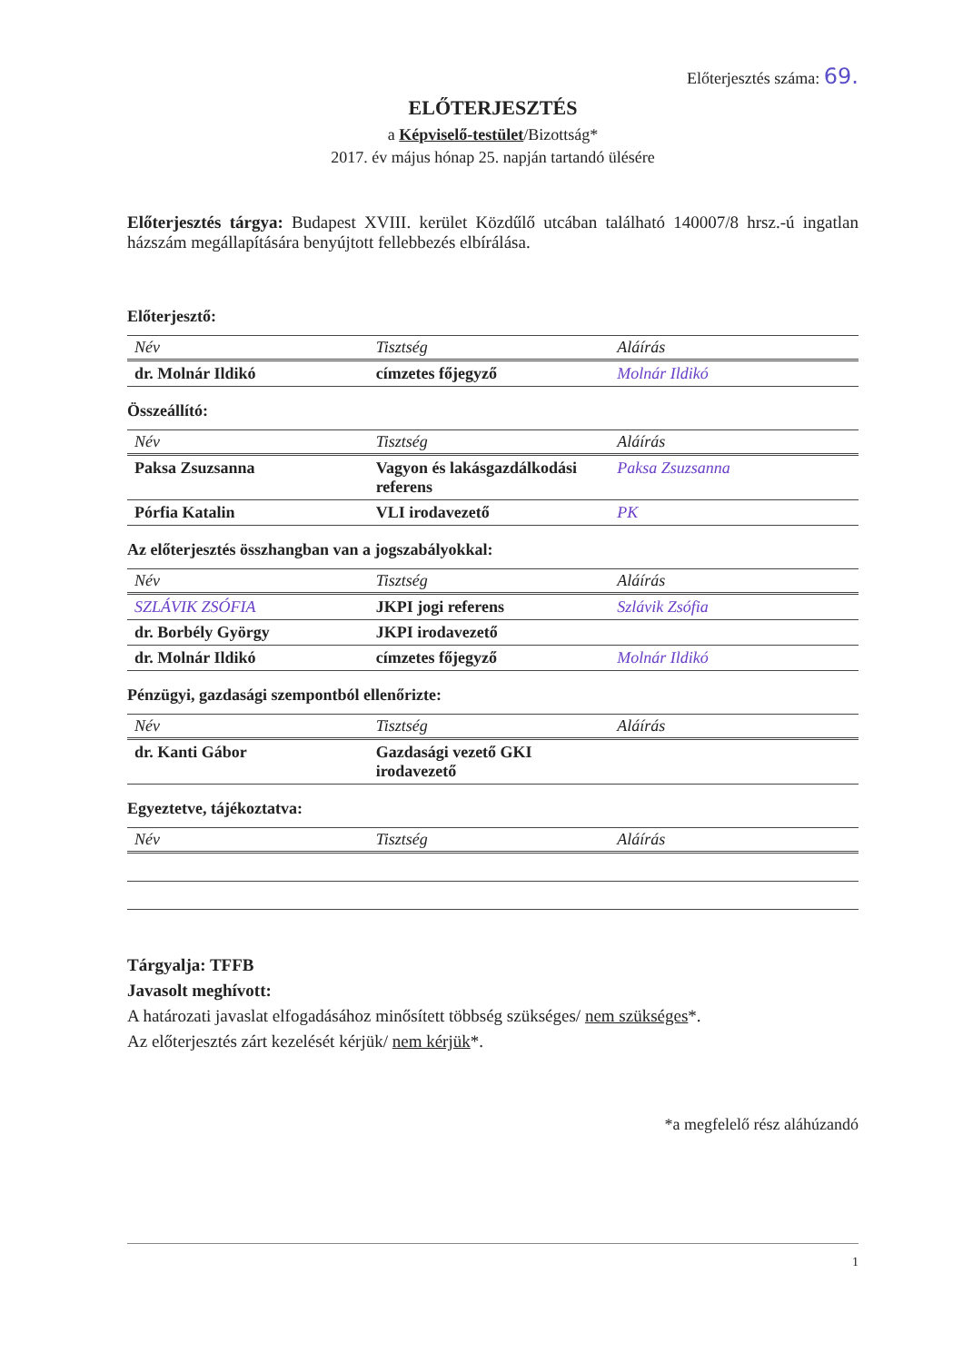Előterjesztés száma: 69.
ELŐTERJESZTÉS
a Képviselő-testület/Bizottság*
2017. év május hónap 25. napján tartandó ülésére
Előterjesztés tárgya: Budapest XVIII. kerület Közdűlő utcában található 140007/8 hrsz.-ú ingatlan házszám megállapítására benyújtott fellebbezés elbírálása.
Előterjesztő:
| Név | Tisztség | Aláírás |
| --- | --- | --- |
| dr. Molnár Ildikó | címzetes főjegyző | Molnár Ildikó |
Összeállító:
| Név | Tisztség | Aláírás |
| --- | --- | --- |
| Paksa Zsuzsanna | Vagyon és lakásgazdálkodási referens | Paksa Zsuzsanna |
| Pórfia Katalin | VLI irodavezető | PK |
Az előterjesztés összhangban van a jogszabályokkal:
| Név | Tisztség | Aláírás |
| --- | --- | --- |
| SZLÁVIK ZSÓFIA | JKPI jogi referens | Szlávik Zsófia |
| dr. Borbély György | JKPI irodavezető | |
| dr. Molnár Ildikó | címzetes főjegyző | Molnár Ildikó |
Pénzügyi, gazdasági szempontból ellenőrizte:
| Név | Tisztség | Aláírás |
| --- | --- | --- |
| dr. Kanti Gábor | Gazdasági vezető GKI irodavezető | |
Egyeztetve, tájékoztatva:
| Név | Tisztség | Aláírás |
| --- | --- | --- |
Tárgyalja: TFFB
Javasolt meghívott:
A határozati javaslat elfogadásához minősített többség szükséges/ nem szükséges*.
Az előterjesztés zárt kezelését kérjük/ nem kérjük*.
*a megfelelő rész aláhúzandó
1